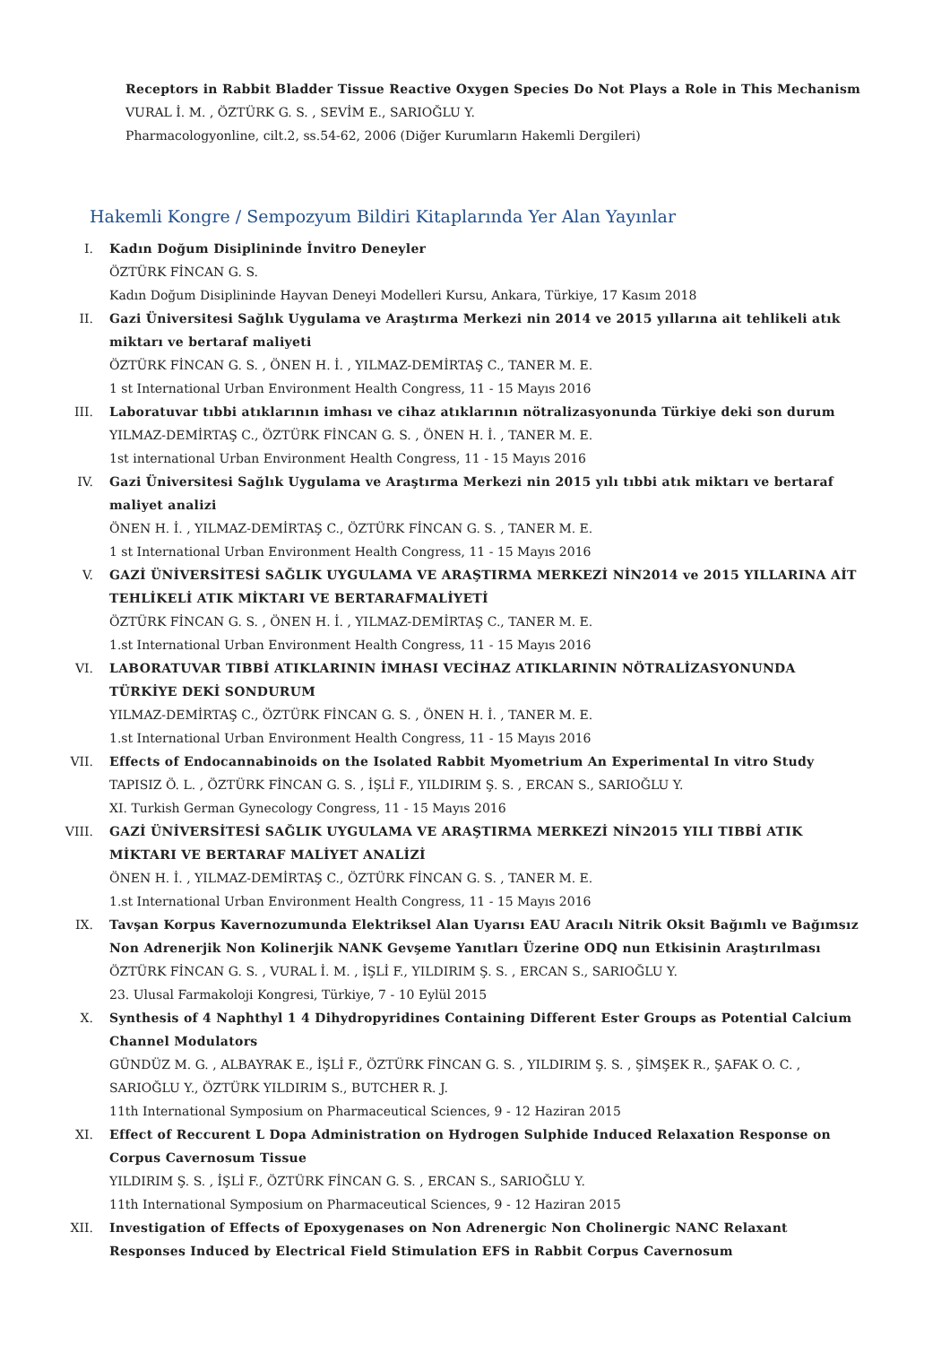Receptors in Rabbit Bladder Tissue Reactive Oxygen Species Do Not Plays a Role in This Mechanism
VURAL İ. M. , ÖZTÜRK G. S. , SEVİM E., SARIOĞLU Y.
Pharmacologyonline, cilt.2, ss.54-62, 2006 (Diğer Kurumların Hakemli Dergileri)
Hakemli Kongre / Sempozyum Bildiri Kitaplarında Yer Alan Yayınlar
I. Kadın Doğum Disiplininde İnvitro Deneyler
ÖZTÜRK FİNCAN G. S.
Kadın Doğum Disiplininde Hayvan Deneyi Modelleri Kursu, Ankara, Türkiye, 17 Kasım 2018
II. Gazi Üniversitesi Sağlık Uygulama ve Araştırma Merkezi nin 2014 ve 2015 yıllarına ait tehlikeli atık miktarı ve bertaraf maliyeti
ÖZTÜRK FİNCAN G. S. , ÖNEN H. İ. , YILMAZ-DEMİRTAŞ C., TANER M. E.
1 st International Urban Environment Health Congress, 11 - 15 Mayıs 2016
III. Laboratuvar tıbbi atıklarının imhası ve cihaz atıklarının nötralizasyonunda Türkiye deki son durum
YILMAZ-DEMİRTAŞ C., ÖZTÜRK FİNCAN G. S. , ÖNEN H. İ. , TANER M. E.
1st international Urban Environment Health Congress, 11 - 15 Mayıs 2016
IV. Gazi Üniversitesi Sağlık Uygulama ve Araştırma Merkezi nin 2015 yılı tıbbi atık miktarı ve bertaraf maliyet analizi
ÖNEN H. İ. , YILMAZ-DEMİRTAŞ C., ÖZTÜRK FİNCAN G. S. , TANER M. E.
1 st International Urban Environment Health Congress, 11 - 15 Mayıs 2016
V. GAZİ ÜNİVERSİTESİ SAĞLIK UYGULAMA VE ARAŞTIRMA MERKEZİ NİN2014 ve 2015 YILLARINA AİT TEHLİKELİ ATIK MİKTARI VE BERTARAFMALİYETİ
ÖZTÜRK FİNCAN G. S. , ÖNEN H. İ. , YILMAZ-DEMİRTAŞ C., TANER M. E.
1.st International Urban Environment Health Congress, 11 - 15 Mayıs 2016
VI. LABORATUVAR TIBBİ ATIKLARININ İMHASI VECİHAZ ATIKLARININ NÖTRALİZASYONUNDA TÜRKİYE DEKİ SONDURUM
YILMAZ-DEMİRTAŞ C., ÖZTÜRK FİNCAN G. S. , ÖNEN H. İ. , TANER M. E.
1.st International Urban Environment Health Congress, 11 - 15 Mayıs 2016
VII. Effects of Endocannabinoids on the Isolated Rabbit Myometrium An Experimental In vitro Study
TAPISIZ Ö. L. , ÖZTÜRK FİNCAN G. S. , İŞLİ F., YILDIRIM Ş. S. , ERCAN S., SARIOĞLU Y.
XI. Turkish German Gynecology Congress, 11 - 15 Mayıs 2016
VIII. GAZİ ÜNİVERSİTESİ SAĞLIK UYGULAMA VE ARAŞTIRMA MERKEZİ NİN2015 YILI TIBBİ ATIK MİKTARI VE BERTARAF MALİYET ANALİZİ
ÖNEN H. İ. , YILMAZ-DEMİRTAŞ C., ÖZTÜRK FİNCAN G. S. , TANER M. E.
1.st International Urban Environment Health Congress, 11 - 15 Mayıs 2016
IX. Tavşan Korpus Kavernozumunda Elektriksel Alan Uyarısı EAU Aracılı Nitrik Oksit Bağımlı ve Bağımsız Non Adrenerjik Non Kolinerjik NANK Gevşeme Yanıtları Üzerine ODQ nun Etkisinin Araştırılması
ÖZTÜRK FİNCAN G. S. , VURAL İ. M. , İŞLİ F., YILDIRIM Ş. S. , ERCAN S., SARIOĞLU Y.
23. Ulusal Farmakoloji Kongresi, Türkiye, 7 - 10 Eylül 2015
X. Synthesis of 4 Naphthyl 1 4 Dihydropyridines Containing Different Ester Groups as Potential Calcium Channel Modulators
GÜNDÜZ M. G. , ALBAYRAK E., İŞLİ F., ÖZTÜRK FİNCAN G. S. , YILDIRIM Ş. S. , ŞİMŞEK R., ŞAFAK O. C. , SARIOĞLU Y., ÖZTÜRK YILDIRIM S., BUTCHER R. J.
11th International Symposium on Pharmaceutical Sciences, 9 - 12 Haziran 2015
XI. Effect of Reccurent L Dopa Administration on Hydrogen Sulphide Induced Relaxation Response on Corpus Cavernosum Tissue
YILDIRIM Ş. S. , İŞLİ F., ÖZTÜRK FİNCAN G. S. , ERCAN S., SARIOĞLU Y.
11th International Symposium on Pharmaceutical Sciences, 9 - 12 Haziran 2015
XII. Investigation of Effects of Epoxygenases on Non Adrenergic Non Cholinergic NANC Relaxant Responses Induced by Electrical Field Stimulation EFS in Rabbit Corpus Cavernosum